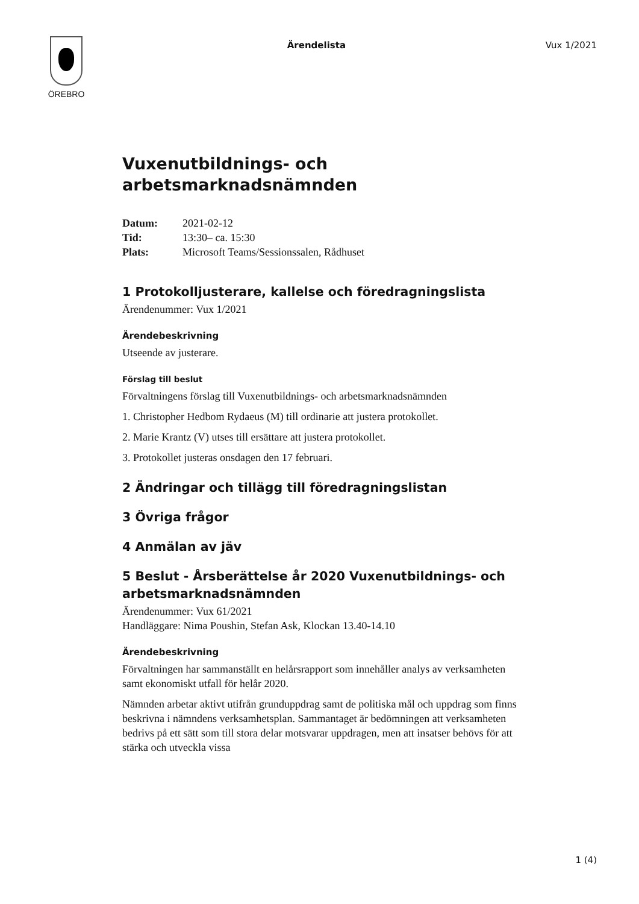ÖREBRO
Ärendelista Vux 1/2021
Vuxenutbildnings- och arbetsmarknadsnämnden
| Datum: | 2021-02-12 |
| Tid: | 13:30– ca. 15:30 |
| Plats: | Microsoft Teams/Sessionssalen, Rådhuset |
1 Protokolljusterare, kallelse och föredragningslista
Ärendenummer: Vux 1/2021
Ärendebeskrivning
Utseende av justerare.
Förslag till beslut
Förvaltningens förslag till Vuxenutbildnings- och arbetsmarknadsnämnden
1. Christopher Hedbom Rydaeus (M) till ordinarie att justera protokollet.
2. Marie Krantz (V) utses till ersättare att justera protokollet.
3. Protokollet justeras onsdagen den 17 februari.
2 Ändringar och tillägg till föredragningslistan
3 Övriga frågor
4 Anmälan av jäv
5 Beslut - Årsberättelse år 2020 Vuxenutbildnings- och arbetsmarknadsnämnden
Ärendenummer: Vux 61/2021
Handläggare: Nima Poushin, Stefan Ask, Klockan 13.40-14.10
Ärendebeskrivning
Förvaltningen har sammanställt en helårsrapport som innehåller analys av verksamheten samt ekonomiskt utfall för helår 2020.
Nämnden arbetar aktivt utifrån grunduppdrag samt de politiska mål och uppdrag som finns beskrivna i nämndens verksamhetsplan. Sammantaget är bedömningen att verksamheten bedrivs på ett sätt som till stora delar motsvarar uppdragen, men att insatser behövs för att stärka och utveckla vissa
1 (4)